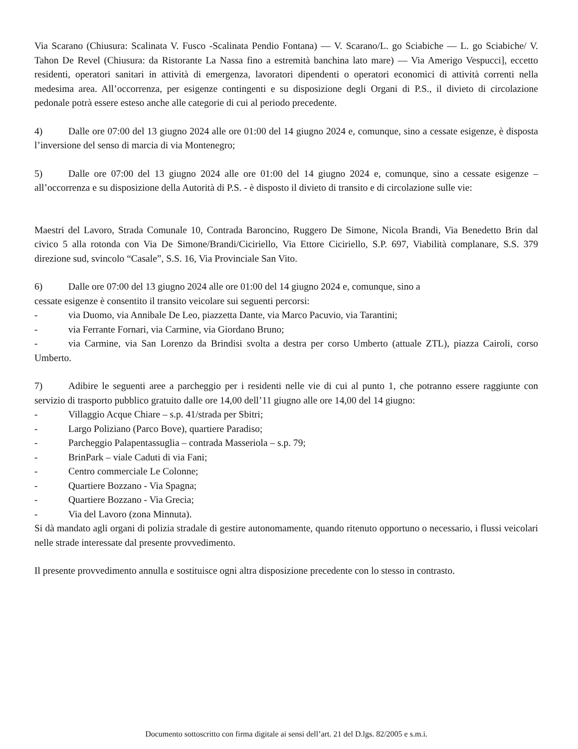Via Scarano (Chiusura: Scalinata V. Fusco -Scalinata Pendio Fontana) — V. Scarano/L. go Sciabiche — L. go Sciabiche/ V. Tahon De Revel (Chiusura: da Ristorante La Nassa fino a estremità banchina lato mare) — Via Amerigo Vespucci], eccetto residenti, operatori sanitari in attività di emergenza, lavoratori dipendenti o operatori economici di attività correnti nella medesima area. All’occorrenza, per esigenze contingenti e su disposizione degli Organi di P.S., il divieto di circolazione pedonale potrà essere esteso anche alle categorie di cui al periodo precedente.
4) Dalle ore 07:00 del 13 giugno 2024 alle ore 01:00 del 14 giugno 2024 e, comunque, sino a cessate esigenze, è disposta l’inversione del senso di marcia di via Montenegro;
5) Dalle ore 07:00 del 13 giugno 2024 alle ore 01:00 del 14 giugno 2024 e, comunque, sino a cessate esigenze – all’occorrenza e su disposizione della Autorità di P.S. - è disposto il divieto di transito e di circolazione sulle vie:
Maestri del Lavoro, Strada Comunale 10, Contrada Baroncino, Ruggero De Simone, Nicola Brandi, Via Benedetto Brin dal civico 5 alla rotonda con Via De Simone/Brandi/Ciciriello, Via Ettore Ciciriello, S.P. 697, Viabilità complanare, S.S. 379 direzione sud, svincolo “Casale”, S.S. 16, Via Provinciale San Vito.
6) Dalle ore 07:00 del 13 giugno 2024 alle ore 01:00 del 14 giugno 2024 e, comunque, sino a
cessate esigenze è consentito il transito veicolare sui seguenti percorsi:
- via Duomo, via Annibale De Leo, piazzetta Dante, via Marco Pacuvio, via Tarantini;
- via Ferrante Fornari, via Carmine, via Giordano Bruno;
- via Carmine, via San Lorenzo da Brindisi svolta a destra per corso Umberto (attuale ZTL), piazza Cairoli, corso Umberto.
7) Adibire le seguenti aree a parcheggio per i residenti nelle vie di cui al punto 1, che potranno essere raggiunte con servizio di trasporto pubblico gratuito dalle ore 14,00 dell’11 giugno alle ore 14,00 del 14 giugno:
- Villaggio Acque Chiare – s.p. 41/strada per Sbitri;
- Largo Poliziano (Parco Bove), quartiere Paradiso;
- Parcheggio Palapentassuglia – contrada Masseriola – s.p. 79;
- BrinPark – viale Caduti di via Fani;
- Centro commerciale Le Colonne;
- Quartiere Bozzano - Via Spagna;
- Quartiere Bozzano - Via Grecia;
- Via del Lavoro (zona Minnuta).
Si dà mandato agli organi di polizia stradale di gestire autonomamente, quando ritenuto opportuno o necessario, i flussi veicolari nelle strade interessate dal presente provvedimento.
Il presente provvedimento annulla e sostituisce ogni altra disposizione precedente con lo stesso in contrasto.
Documento sottoscritto con firma digitale ai sensi dell’art. 21 del D.lgs. 82/2005 e s.m.i.